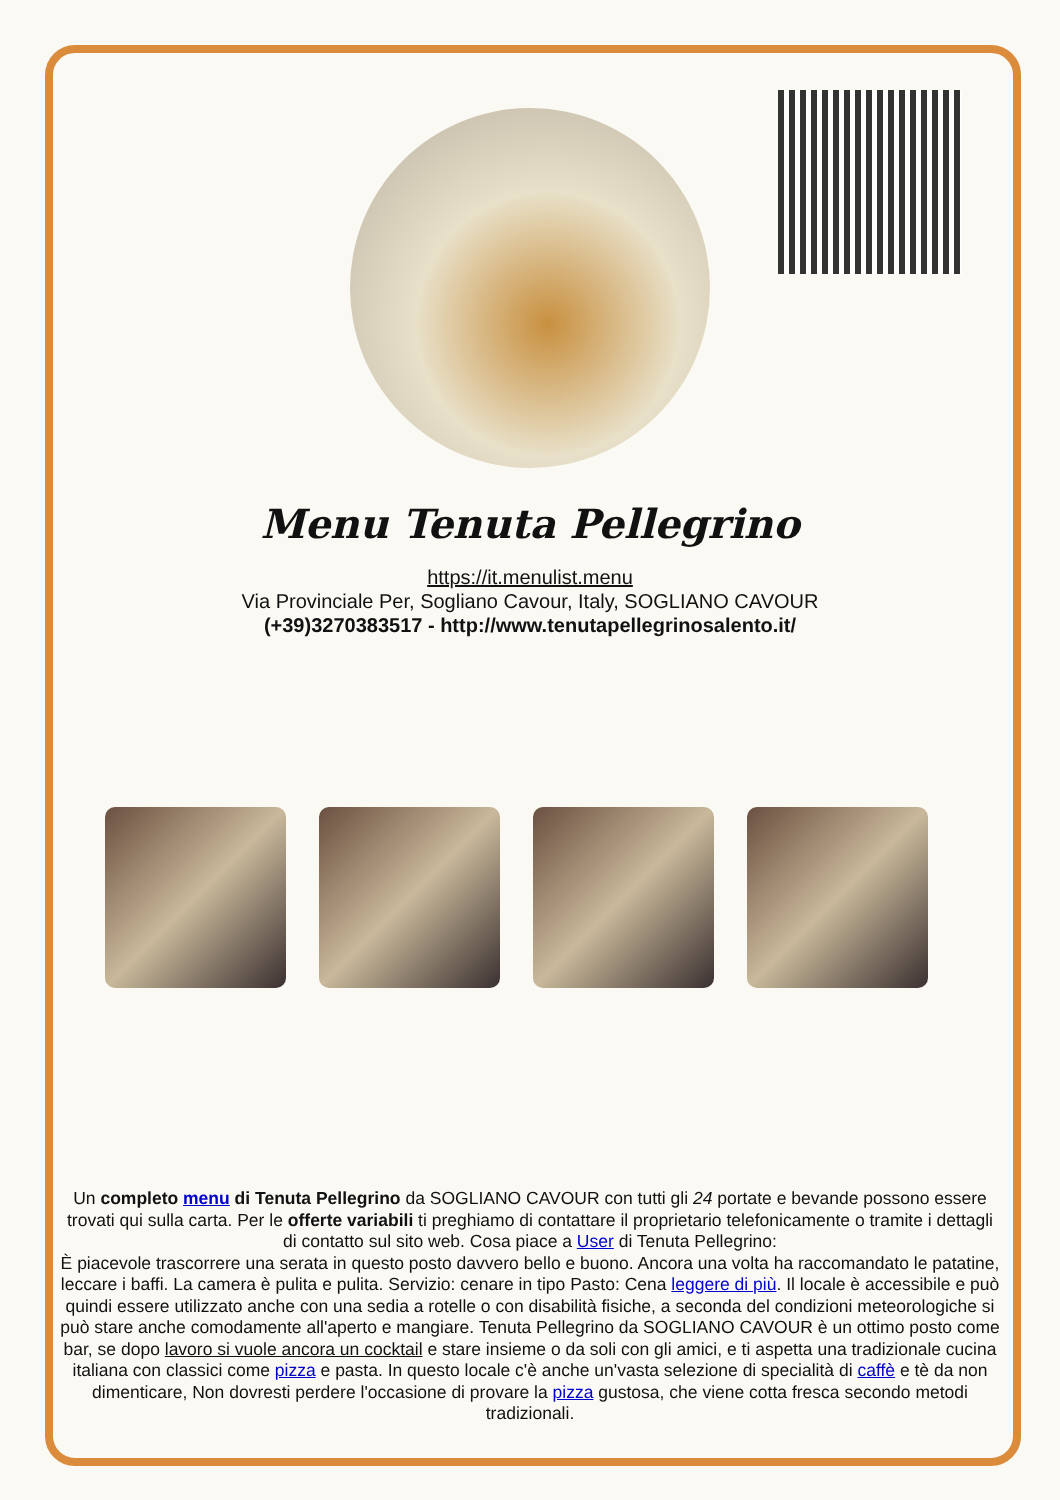Menu Tenuta Pellegrino
https://it.menulist.menu
Via Provinciale Per, Sogliano Cavour, Italy, SOGLIANO CAVOUR
(+39)3270383517 - http://www.tenutapellegrinosalento.it/
Un completo menu di Tenuta Pellegrino da SOGLIANO CAVOUR con tutti gli 24 portate e bevande possono essere trovati qui sulla carta. Per le offerte variabili ti preghiamo di contattare il proprietario telefonicamente o tramite i dettagli di contatto sul sito web. Cosa piace a User di Tenuta Pellegrino:
È piacevole trascorrere una serata in questo posto davvero bello e buono. Ancora una volta ha raccomandato le patatine, leccare i baffi. La camera è pulita e pulita. Servizio: cenare in tipo Pasto: Cena leggere di più. Il locale è accessibile e può quindi essere utilizzato anche con una sedia a rotelle o con disabilità fisiche, a seconda del condizioni meteorologiche si può stare anche comodamente all'aperto e mangiare. Tenuta Pellegrino da SOGLIANO CAVOUR è un ottimo posto come bar, se dopo lavoro si vuole ancora un cocktail e stare insieme o da soli con gli amici, e ti aspetta una tradizionale cucina italiana con classici come pizza e pasta. In questo locale c'è anche un'vasta selezione di specialità di caffè e tè da non dimenticare, Non dovresti perdere l'occasione di provare la pizza gustosa, che viene cotta fresca secondo metodi tradizionali.